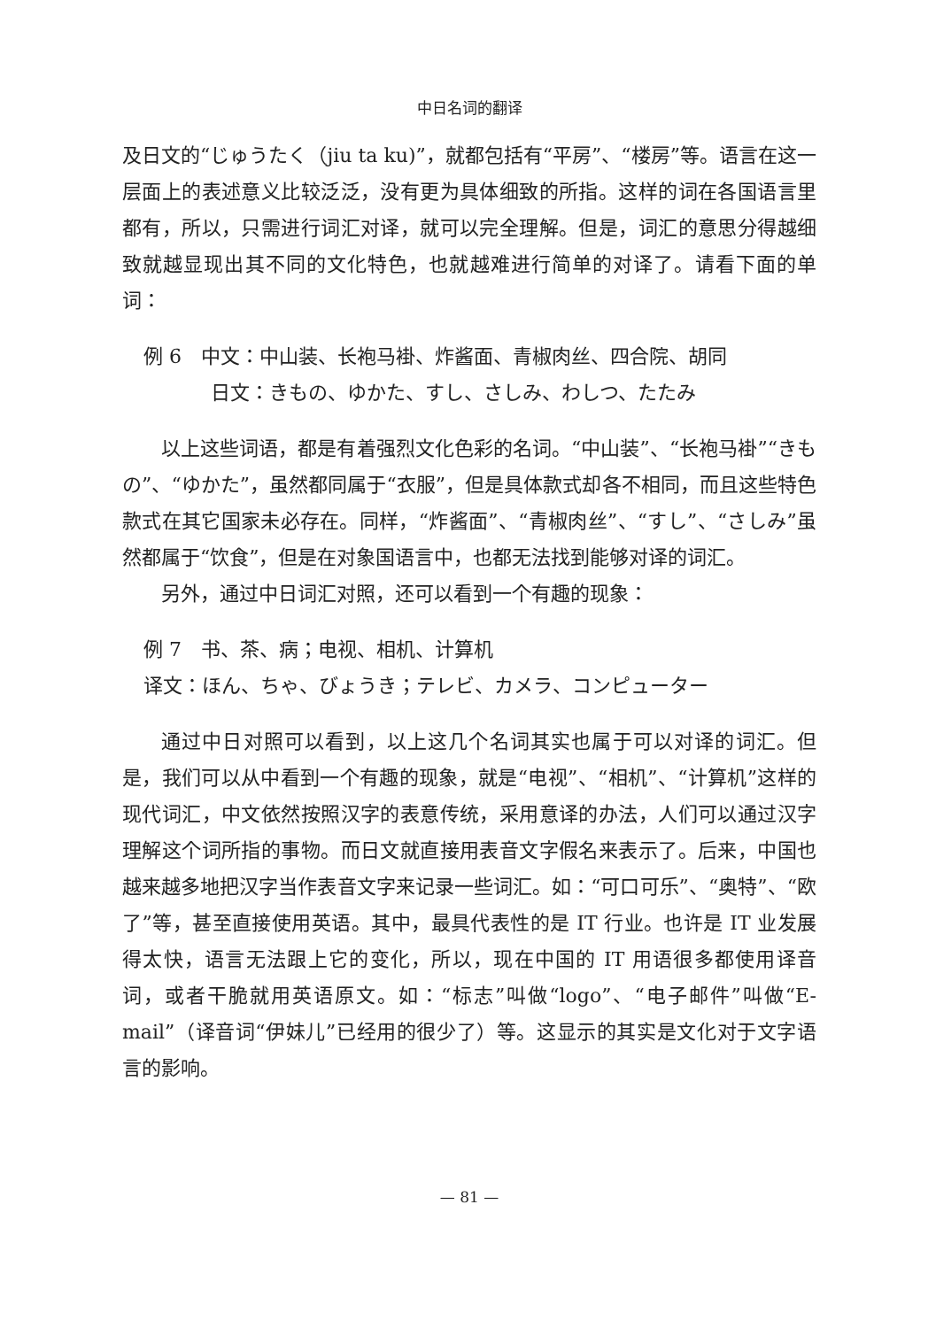中日名词的翻译
及日文的“じゅうたく（jiu ta ku)”，就都包括有“平房”、“楼房”等。语言在这一层面上的表述意义比较泛泛，没有更为具体细致的所指。这样的词在各国语言里都有，所以，只需进行词汇对译，就可以完全理解。但是，词汇的意思分得越细致就越显现出其不同的文化特色，也就越难进行简单的对译了。请看下面的单词：
例 6　中文：中山装、长袍马褂、炸酱面、青椒肉丝、四合院、胡同
日文：きもの、ゆかた、すし、さしみ、わしつ、たたみ
以上这些词语，都是有着强烈文化色彩的名词。“中山装”、“长袍马褂”“きもの”、“ゆかた”，虽然都同属于“衣服”，但是具体款式却各不相同，而且这些特色款式在其它国家未必存在。同样，“炸酱面”、“青椒肉丝”、“すし”、“さしみ”虽然都属于“饮食”，但是在对象国语言中，也都无法找到能够对译的词汇。
另外，通过中日词汇对照，还可以看到一个有趣的现象：
例 7　书、茶、病；电视、相机、计算机
译文：ほん、ちゃ、びょうき；テレビ、カメラ、コンピューター
通过中日对照可以看到，以上这几个名词其实也属于可以对译的词汇。但是，我们可以从中看到一个有趣的现象，就是“电视”、“相机”、“计算机”这样的现代词汇，中文依然按照汉字的表意传统，采用意译的办法，人们可以通过汉字理解这个词所指的事物。而日文就直接用表音文字假名来表示了。后来，中国也越来越多地把汉字当作表音文字来记录一些词汇。如：“可口可乐”、“奥特”、“欧了”等，甚至直接使用英语。其中，最具代表性的是 IT 行业。也许是 IT 业发展得太快，语言无法跟上它的变化，所以，现在中国的 IT 用语很多都使用译音词，或者干脆就用英语原文。如：“标志”叫做“logo”、“电子邮件”叫做“E-mail”（译音词“伊妹儿”已经用的很少了）等。这显示的其实是文化对于文字语言的影响。
— 81 —